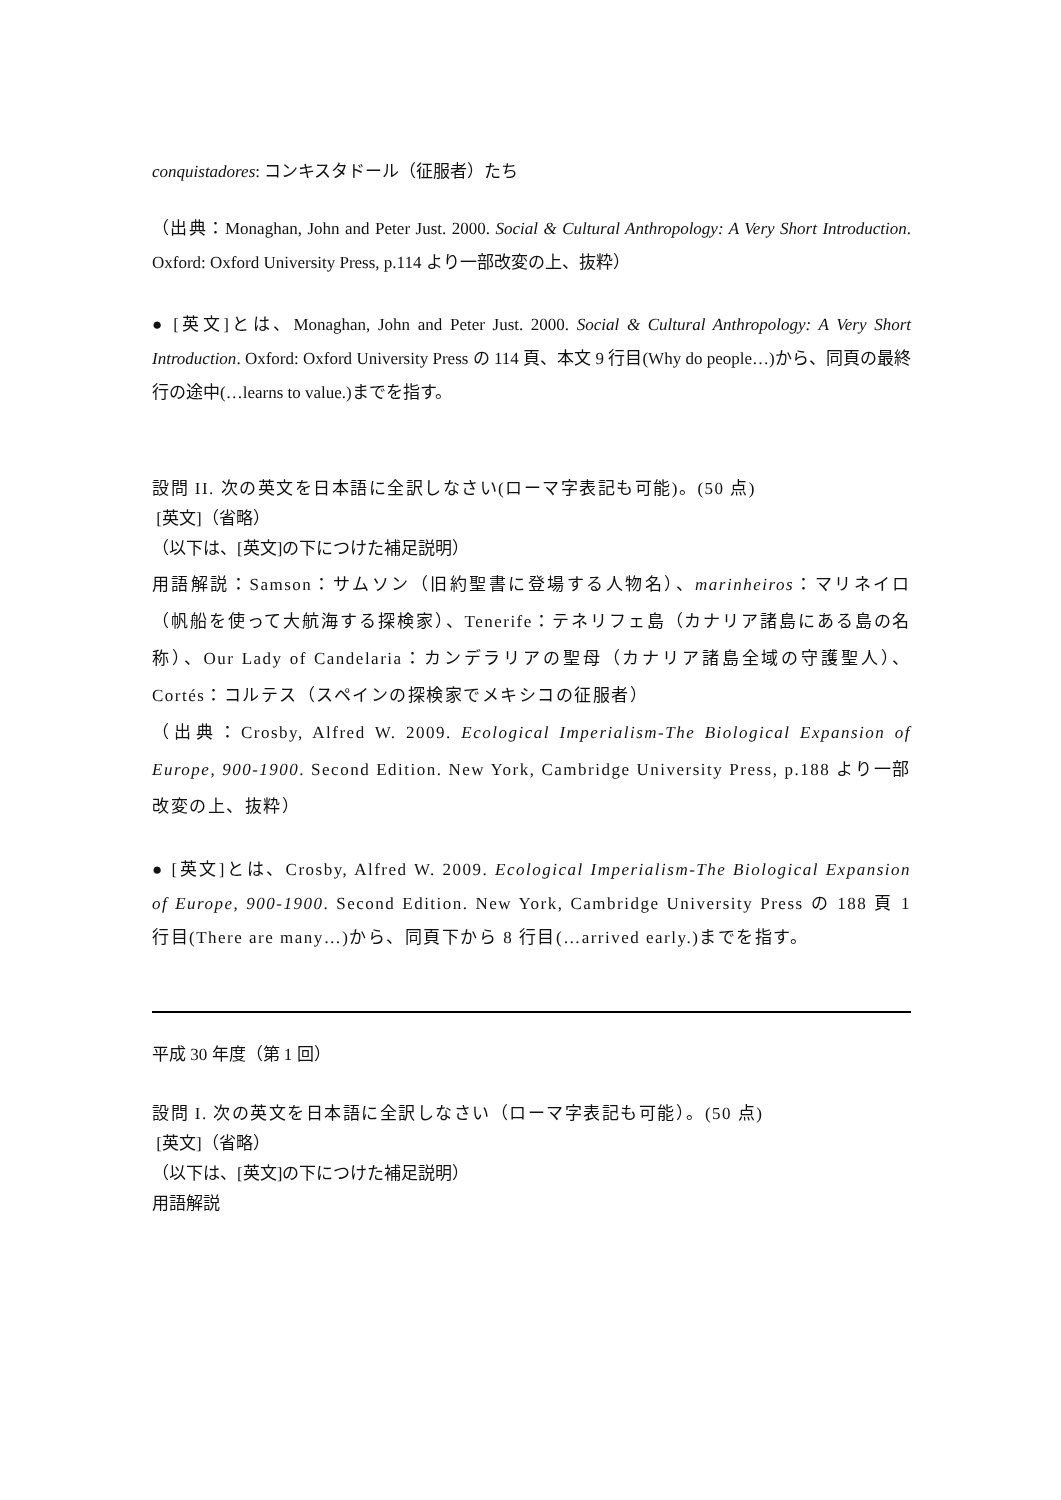conquistadores: コンキスタドール（征服者）たち
（出典：Monaghan, John and Peter Just. 2000. Social & Cultural Anthropology: A Very Short Introduction. Oxford: Oxford University Press, p.114 より一部改変の上、抜粋）
● [英文]とは、Monaghan, John and Peter Just. 2000. Social & Cultural Anthropology: A Very Short Introduction. Oxford: Oxford University Press の 114 頁、本文 9 行目(Why do people…)から、同頁の最終行の途中(…learns to value.)までを指す。
設問 II. 次の英文を日本語に全訳しなさい(ローマ字表記も可能)。(50 点)
[英文]（省略）
（以下は、[英文]の下につけた補足説明）
用語解説：Samson：サムソン（旧約聖書に登場する人物名）、marinheiros：マリネイロ（帆船を使って大航海する探検家）、Tenerife：テネリフェ島（カナリア諸島にある島の名称）、Our Lady of Candelaria：カンデラリアの聖母（カナリア諸島全域の守護聖人）、Cortés：コルテス（スペインの探検家でメキシコの征服者）
（出典：Crosby, Alfred W. 2009. Ecological Imperialism-The Biological Expansion of Europe, 900-1900. Second Edition. New York, Cambridge University Press, p.188 より一部改変の上、抜粋）
● [英文]とは、Crosby, Alfred W. 2009. Ecological Imperialism-The Biological Expansion of Europe, 900-1900. Second Edition. New York, Cambridge University Press の 188 頁 1 行目(There are many…)から、同頁下から 8 行目(…arrived early.)までを指す。
平成 30 年度（第 1 回）
設問 I. 次の英文を日本語に全訳しなさい（ローマ字表記も可能）。(50 点)
[英文]（省略）
（以下は、[英文]の下につけた補足説明）
用語解説